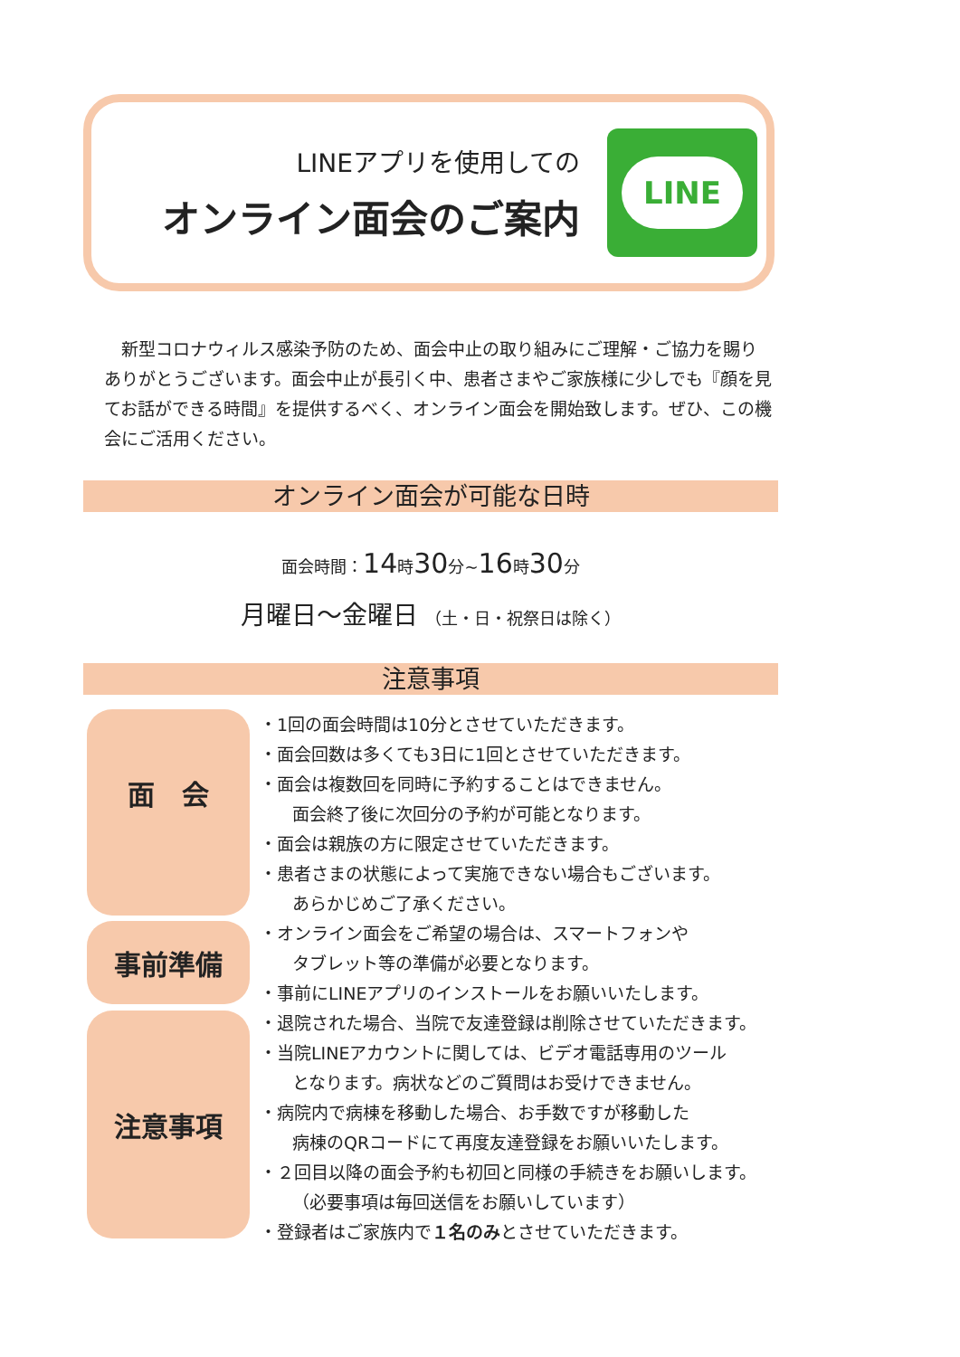LINEアプリを使用しての
オンライン面会のご案内
LINE
　新型コロナウィルス感染予防のため、面会中止の取り組みにご理解・ご協力を賜りありがとうございます。面会中止が長引く中、患者さまやご家族様に少しでも『顔を見てお話ができる時間』を提供するべく、オンライン面会を開始致します。ぜひ、この機会にご活用ください。
オンライン面会が可能な日時
面会時間：14時30分~16時30分
月曜日～金曜日 （土・日・祝祭日は除く）
注意事項
面　会
事前準備
注意事項
・1回の面会時間は10分とさせていただきます。
・面会回数は多くても3日に1回とさせていただきます。
・面会は複数回を同時に予約することはできません。
面会終了後に次回分の予約が可能となります。
・面会は親族の方に限定させていただきます。
・患者さまの状態によって実施できない場合もございます。
あらかじめご了承ください。
・オンライン面会をご希望の場合は、スマートフォンや
タブレット等の準備が必要となります。
・事前にLINEアプリのインストールをお願いいたします。
・退院された場合、当院で友達登録は削除させていただきます。
・当院LINEアカウントに関しては、ビデオ電話専用のツール
となります。病状などのご質問はお受けできません。
・病院内で病棟を移動した場合、お手数ですが移動した
病棟のQRコードにて再度友達登録をお願いいたします。
・２回目以降の面会予約も初回と同様の手続きをお願いします。
（必要事項は毎回送信をお願いしています）
・登録者はご家族内で１名のみとさせていただきます。